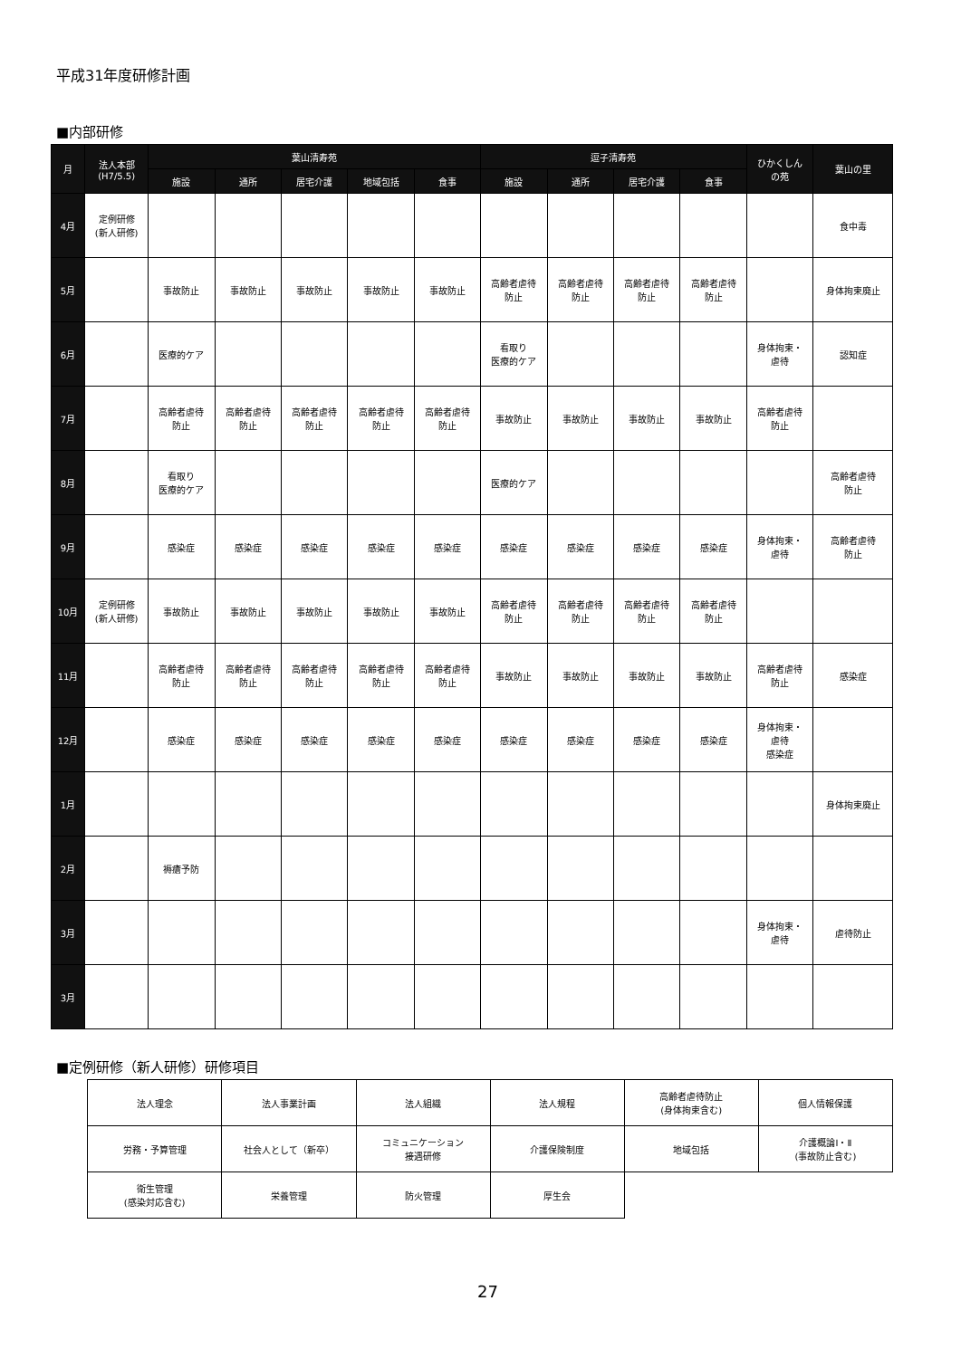平成31年度研修計画
■内部研修
| 月 | 法人本部 (H7/5.5) | 葉山清寿苑 | | | | | 逗子清寿苑 | | | | ひかくしん の苑 | 葉山の里 |
| --- | --- | --- | --- | --- | --- | --- | --- | --- | --- | --- | --- | --- |
| | | 施設 | 通所 | 居宅介護 | 地域包括 | 食事 | 施設 | 通所 | 居宅介護 | 食事 | | |
| 4月 | 定例研修 (新人研修) | | | | | | | | | | | 食中毒 |
| 5月 | | 事故防止 | 事故防止 | 事故防止 | 事故防止 | 事故防止 | 高齢者虐待 防止 | 高齢者虐待 防止 | 高齢者虐待 防止 | 高齢者虐待 防止 | | 身体拘束廃止 |
| 6月 | | 医療的ケア | | | | | 看取り 医療的ケア | | | | 身体拘束・ 虐待 | 認知症 |
| 7月 | | 高齢者虐待 防止 | 高齢者虐待 防止 | 高齢者虐待 防止 | 高齢者虐待 防止 | 高齢者虐待 防止 | 事故防止 | 事故防止 | 事故防止 | 事故防止 | 高齢者虐待 防止 | |
| 8月 | | 看取り 医療的ケア | | | | | 医療的ケア | | | | | 高齢者虐待 防止 |
| 9月 | | 感染症 | 感染症 | 感染症 | 感染症 | 感染症 | 感染症 | 感染症 | 感染症 | 感染症 | 身体拘束・ 虐待 | 高齢者虐待 防止 |
| 10月 | 定例研修 (新人研修) | 事故防止 | 事故防止 | 事故防止 | 事故防止 | 事故防止 | 高齢者虐待 防止 | 高齢者虐待 防止 | 高齢者虐待 防止 | 高齢者虐待 防止 | | |
| 11月 | | 高齢者虐待 防止 | 高齢者虐待 防止 | 高齢者虐待 防止 | 高齢者虐待 防止 | 高齢者虐待 防止 | 事故防止 | 事故防止 | 事故防止 | 事故防止 | 高齢者虐待 防止 | 感染症 |
| 12月 | | 感染症 | 感染症 | 感染症 | 感染症 | 感染症 | 感染症 | 感染症 | 感染症 | 感染症 | 身体拘束・ 虐待 感染症 | |
| 1月 | | | | | | | | | | | | 身体拘束廃止 |
| 2月 | | 褥瘡予防 | | | | | | | | | | |
| 3月 | | | | | | | | | | | 身体拘束・ 虐待 | 虐待防止 |
| 3月 | | | | | | | | | | | | |
■定例研修（新人研修）研修項目
| 法人理念 | 法人事業計画 | 法人組織 | 法人規程 | 高齢者虐待防止 (身体拘束含む) | 個人情報保護 |
| 労務・予算管理 | 社会人として（新卒） | コミュニケーション 接遇研修 | 介護保険制度 | 地域包括 | 介護概論Ⅰ・Ⅱ (事故防止含む) |
| 衛生管理 (感染対応含む) | 栄養管理 | 防火管理 | 厚生会 | | |
27